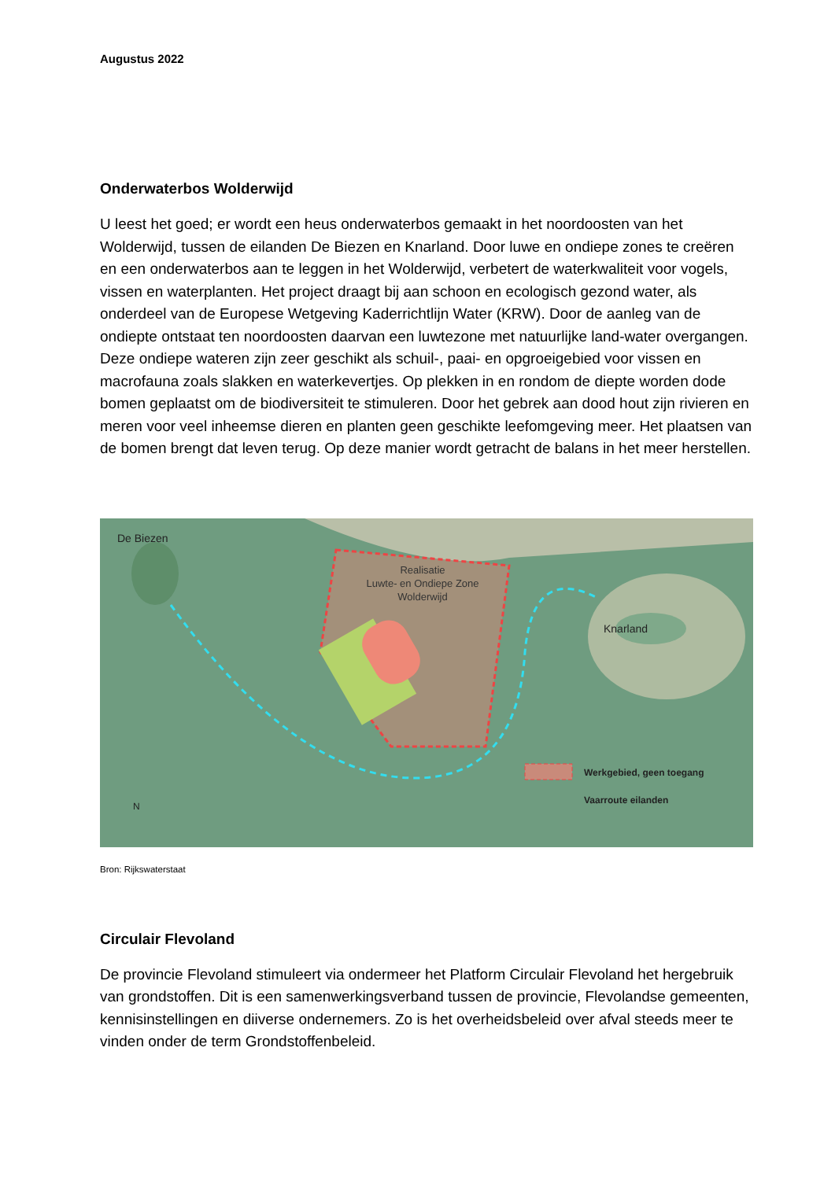Augustus 2022
Onderwaterbos Wolderwijd
U leest het goed; er wordt een heus onderwaterbos gemaakt in het noordoosten van het Wolderwijd, tussen de eilanden De Biezen en Knarland. Door luwe en ondiepe zones te creëren en een onderwaterbos aan te leggen in het Wolderwijd, verbetert de waterkwaliteit voor vogels, vissen en waterplanten. Het project draagt bij aan schoon en ecologisch gezond water, als onderdeel van de Europese Wetgeving Kaderrichtlijn Water (KRW). Door de aanleg van de ondiepte ontstaat ten noordoosten daarvan een luwtezone met natuurlijke land-water overgangen. Deze ondiepe wateren zijn zeer geschikt als schuil-, paai- en opgroeigebied voor vissen en macrofauna zoals slakken en waterkevertjes. Op plekken in en rondom de diepte worden dode bomen geplaatst om de biodiversiteit te stimuleren. Door het gebrek aan dood hout zijn rivieren en meren voor veel inheemse dieren en planten geen geschikte leefomgeving meer. Het plaatsen van de bomen brengt dat leven terug. Op deze manier wordt getracht de balans in het meer herstellen.
De Biezen
Knarland
Realisatie
Luwte- en Ondiepe Zone
Wolderwijd
Werkgebied, geen toegang
Vaarroute eilanden
N
Bron: Rijkswaterstaat
Circulair Flevoland
De provincie Flevoland stimuleert via ondermeer het Platform Circulair Flevoland het hergebruik van grondstoffen. Dit is een samenwerkingsverband tussen de provincie, Flevolandse gemeenten, kennisinstellingen en diiverse ondernemers. Zo is het overheidsbeleid over afval steeds meer te vinden onder de term Grondstoffenbeleid.